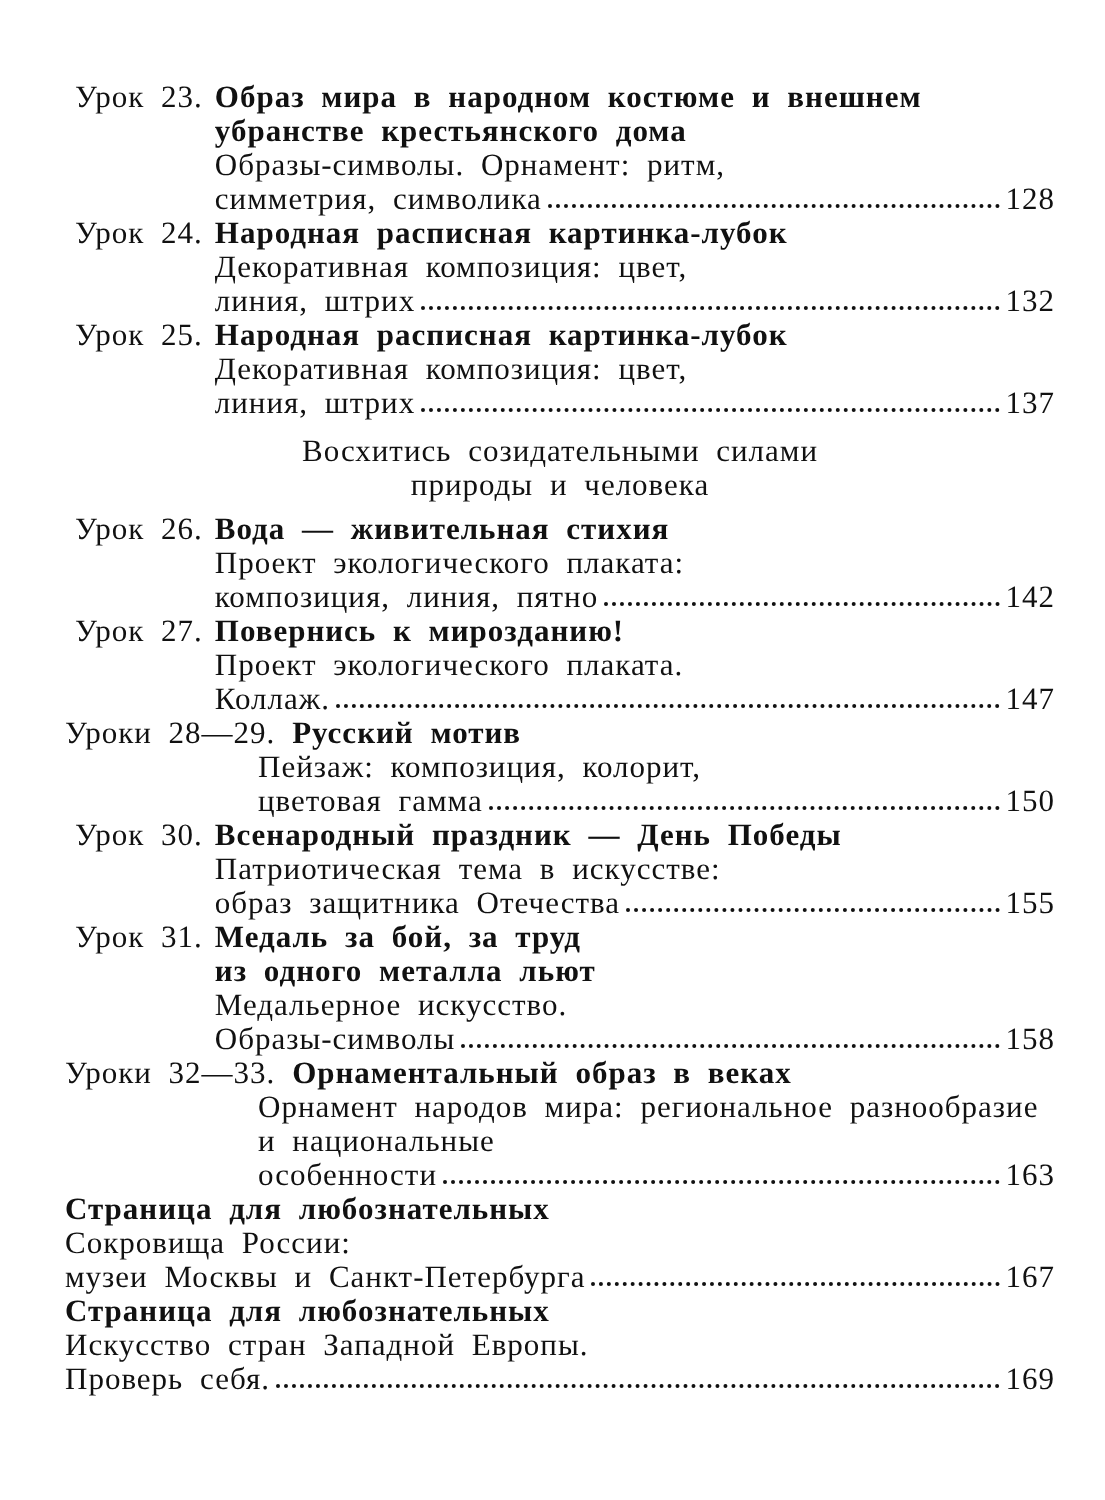Урок 23. Образ мира в народном костюме и внешнем убранстве крестьянского дома
Образы-символы. Орнамент: ритм,
симметрия, символика 128
Урок 24. Народная расписная картинка-лубок
Декоративная композиция: цвет,
линия, штрих 132
Урок 25. Народная расписная картинка-лубок
Декоративная композиция: цвет,
линия, штрих 137
Восхитись созидательными силами
природы и человека
Урок 26. Вода — живительная стихия
Проект экологического плаката:
композиция, линия, пятно 142
Урок 27. Повернись к мирозданию!
Проект экологического плаката.
Коллаж. 147
Уроки 28—29. Русский мотив
Пейзаж: композиция, колорит,
цветовая гамма 150
Урок 30. Всенародный праздник — День Победы
Патриотическая тема в искусстве:
образ защитника Отечества 155
Урок 31. Медаль за бой, за труд
из одного металла льют
Медальерное искусство.
Образы-символы 158
Уроки 32—33. Орнаментальный образ в веках
Орнамент народов мира: региональное разнообразие и национальные
особенности 163
Страница для любознательных
Сокровища России:
музеи Москвы и Санкт-Петербурга 167
Страница для любознательных
Искусство стран Западной Европы.
Проверь себя. 169